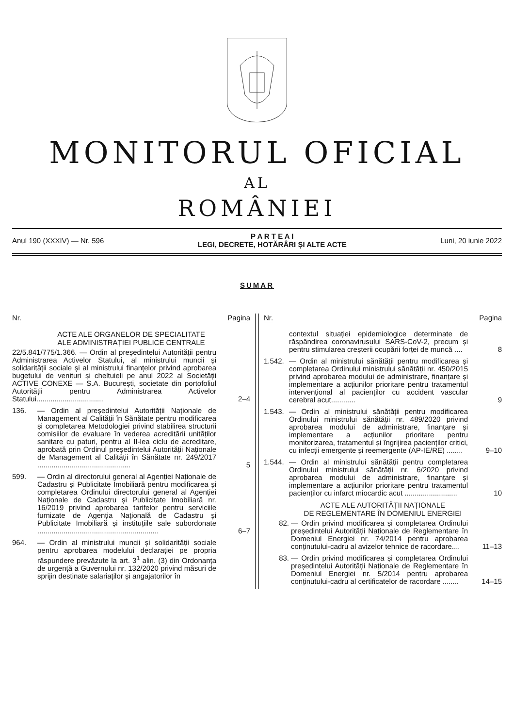MONITORUL OFICIAL
AL
ROMÂNIEI
Anul 190 (XXXIV) — Nr. 596
P A R T E A I
LEGI, DECRETE, HOTĂRÂRI ȘI ALTE ACTE
Luni, 20 iunie 2022
SUMAR
Nr. Pagina
ACTE ALE ORGANELOR DE SPECIALITATE
ALE ADMINISTRAȚIEI PUBLICE CENTRALE
22/5.841/775/1.366. — Ordin al președintelui Autorității pentru Administrarea Activelor Statului, al ministrului muncii și solidarității sociale și al ministrului finanțelor privind aprobarea bugetului de venituri și cheltuieli pe anul 2022 al Societății ACTIVE CONEXE — S.A. București, societate din portofoliul Autorității pentru Administrarea Activelor Statului.................................
2–4
136. — Ordin al președintelui Autorității Naționale de Management al Calității în Sănătate pentru modificarea și completarea Metodologiei privind stabilirea structurii comisiilor de evaluare în vederea acreditării unităților sanitare cu paturi, pentru al II-lea ciclu de acreditare, aprobată prin Ordinul președintelui Autorității Naționale de Management al Calității în Sănătate nr. 249/2017 ..............................................
5
599. — Ordin al directorului general al Agenției Naționale de Cadastru și Publicitate Imobiliară pentru modificarea și completarea Ordinului directorului general al Agenției Naționale de Cadastru și Publicitate Imobiliară nr. 16/2019 privind aprobarea tarifelor pentru serviciile furnizate de Agenția Națională de Cadastru și Publicitate Imobiliară și instituțiile sale subordonate ............................................................
6–7
964. — Ordin al ministrului muncii și solidarității sociale pentru aprobarea modelului declarației pe propria răspundere prevăzute la art. 3<sup>1</sup> alin. (3) din Ordonanța de urgență a Guvernului nr. 132/2020 privind măsuri de sprijin destinate salariaților și angajatorilor în
Nr. Pagina
contextul situației epidemiologice determinate de răspândirea coronavirusului SARS-CoV-2, precum și pentru stimularea creșterii ocupării forței de muncă ....
8
1.542.
— Ordin al ministrului sănătății pentru modificarea și completarea Ordinului ministrului sănătății nr. 450/2015 privind aprobarea modului de administrare, finanțare și implementare a acțiunilor prioritare pentru tratamentul intervențional al pacienților cu accident vascular cerebral acut............
9
1.543.
— Ordin al ministrului sănătății pentru modificarea Ordinului ministrului sănătății nr. 489/2020 privind aprobarea modului de administrare, finanțare și implementare a acțiunilor prioritare pentru monitorizarea, tratamentul și îngrijirea pacienților critici, cu infecții emergente și reemergente (AP-IE/RE) ........
9–10
1.544.
— Ordin al ministrului sănătății pentru completarea Ordinului ministrului sănătății nr. 6/2020 privind aprobarea modului de administrare, finanțare și implementare a acțiunilor prioritare pentru tratamentul pacienților cu infarct miocardic acut ..........................
10
ACTE ALE AUTORITĂȚII NAȚIONALE
DE REGLEMENTARE ÎN DOMENIUL ENERGIEI
82. — Ordin privind modificarea și completarea Ordinului președintelui Autorității Naționale de Reglementare în Domeniul Energiei nr. 74/2014 pentru aprobarea conținutului-cadru al avizelor tehnice de racordare....
11–13
83. — Ordin privind modificarea și completarea Ordinului președintelui Autorității Naționale de Reglementare în Domeniul Energiei nr. 5/2014 pentru aprobarea conținutului-cadru al certificatelor de racordare ........
14–15